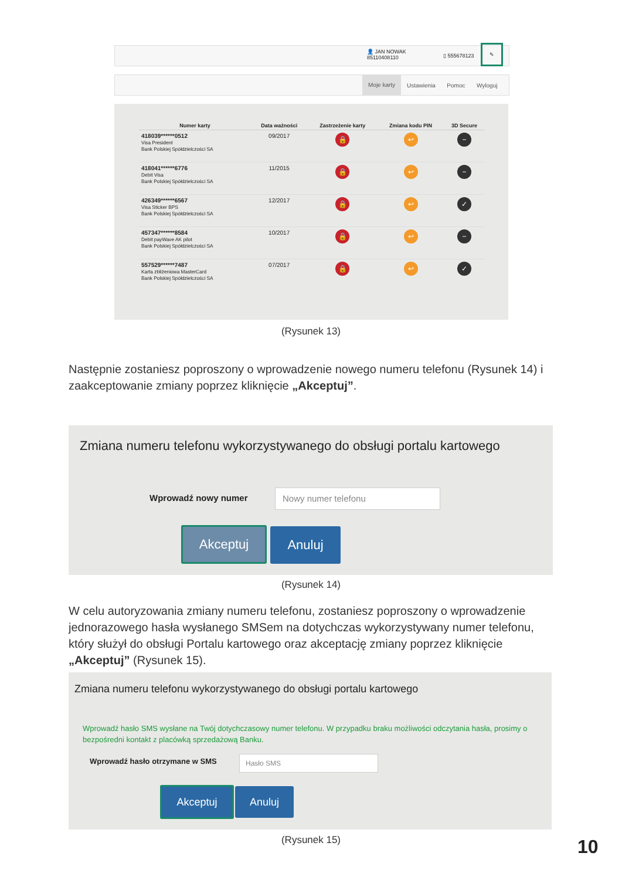👤 JAN NOWAK
85110408110
▯ 555678123
✎
Moje karty
Ustawienia Pomoc Wyloguj
| Numer karty | Data ważności | Zastrzeżenie karty | Zmiana kodu PIN | 3D Secure |
| --- | --- | --- | --- | --- |
| 418039******0512 Visa President Bank Polskiej Spółdzielczości SA | 09/2017 | 🔒 | ↩ | − |
| 418041******6776 Debit Visa Bank Polskiej Spółdzielczości SA | 11/2015 | 🔒 | ↩ | − |
| 426349******6567 Visa Sticker BPS Bank Polskiej Spółdzielczości SA | 12/2017 | 🔒 | ↩ | ✓ |
| 457347******8584 Debit payWave AK pilot Bank Polskiej Spółdzielczości SA | 10/2017 | 🔒 | ↩ | − |
| 557529******7487 Karta zbliżeniowa MasterCard Bank Polskiej Spółdzielczości SA | 07/2017 | 🔒 | ↩ | ✓ |
(Rysunek 13)
Następnie zostaniesz poproszony o wprowadzenie nowego numeru telefonu (Rysunek 14) i zaakceptowanie zmiany poprzez kliknięcie „Akceptuj”.
Zmiana numeru telefonu wykorzystywanego do obsługi portalu kartowego
Wprowadź nowy numer
Nowy numer telefonu
Akceptuj Anuluj
(Rysunek 14)
W celu autoryzowania zmiany numeru telefonu, zostaniesz poproszony o wprowadzenie jednorazowego hasła wysłanego SMSem na dotychczas wykorzystywany numer telefonu, który służył do obsługi Portalu kartowego oraz akceptację zmiany poprzez kliknięcie „Akceptuj” (Rysunek 15).
Zmiana numeru telefonu wykorzystywanego do obsługi portalu kartowego
Wprowadź hasło SMS wysłane na Twój dotychczasowy numer telefonu. W przypadku braku możliwości odczytania hasła, prosimy o bezpośredni kontakt z placówką sprzedażową Banku.
Wprowadź hasło otrzymane w SMS Hasło SMS
Akceptuj Anuluj
(Rysunek 15) 10